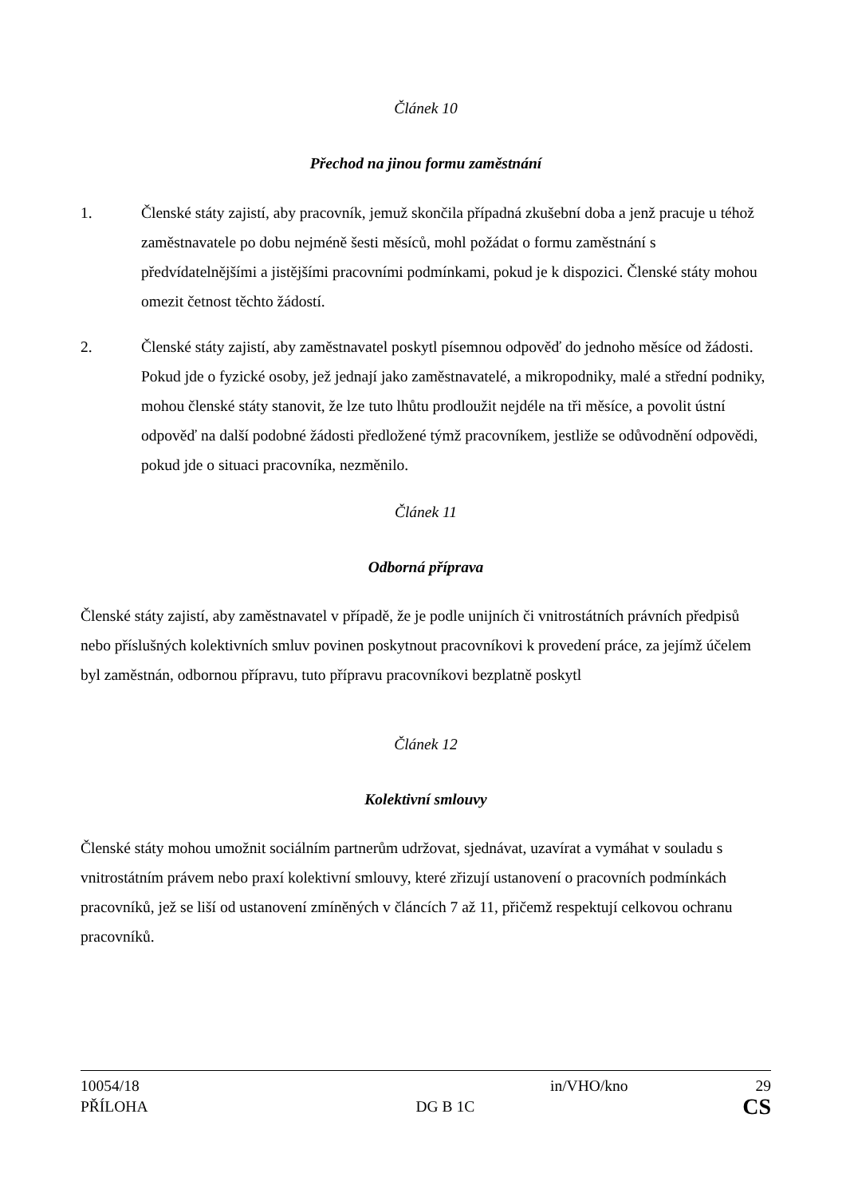Článek 10
Přechod na jinou formu zaměstnání
1. Členské státy zajistí, aby pracovník, jemuž skončila případná zkušební doba a jenž pracuje u téhož zaměstnavatele po dobu nejméně šesti měsíců, mohl požádat o formu zaměstnání s předvídatelnějšími a jistějšími pracovními podmínkami, pokud je k dispozici. Členské státy mohou omezit četnost těchto žádostí.
2. Členské státy zajistí, aby zaměstnavatel poskytl písemnou odpověď do jednoho měsíce od žádosti. Pokud jde o fyzické osoby, jež jednají jako zaměstnavatelé, a mikropodniky, malé a střední podniky, mohou členské státy stanovit, že lze tuto lhůtu prodloužit nejdéle na tři měsíce, a povolit ústní odpověď na další podobné žádosti předložené týmž pracovníkem, jestliže se odůvodnění odpovědi, pokud jde o situaci pracovníka, nezměnilo.
Článek 11
Odborná příprava
Členské státy zajistí, aby zaměstnavatel v případě, že je podle unijních či vnitrostátních právních předpisů nebo příslušných kolektivních smluv povinen poskytnout pracovníkovi k provedení práce, za jejímž účelem byl zaměstnán, odbornou přípravu, tuto přípravu pracovníkovi bezplatně poskytl
Článek 12
Kolektivní smlouvy
Členské státy mohou umožnit sociálním partnerům udržovat, sjednávat, uzavírat a vymáhat v souladu s vnitrostátním právem nebo praxí kolektivní smlouvy, které zřizují ustanovení o pracovních podmínkách pracovníků, jež se liší od ustanovení zmíněných v článcích 7 až 11, přičemž respektují celkovou ochranu pracovníků.
10054/18 in/VHO/kno 29
PŘÍLOHA DG B 1C CS